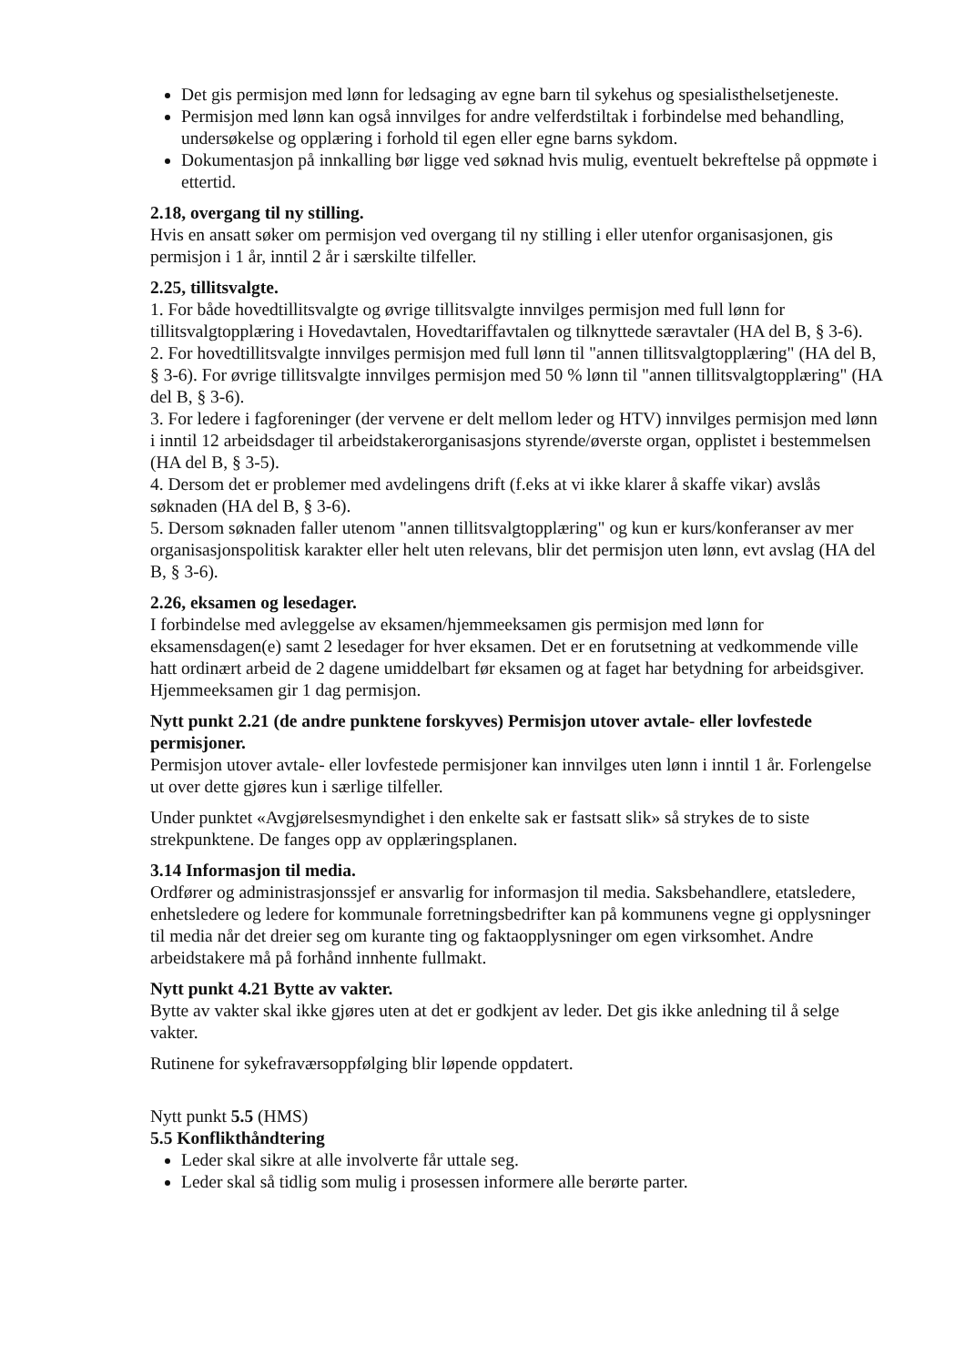Det gis permisjon med lønn for ledsaging av egne barn til sykehus og spesialisthelsetjeneste.
Permisjon med lønn kan også innvilges for andre velferdstiltak i forbindelse med behandling, undersøkelse og opplæring i forhold til egen eller egne barns sykdom.
Dokumentasjon på innkalling bør ligge ved søknad hvis mulig, eventuelt bekreftelse på oppmøte i ettertid.
2.18, overgang til ny stilling.
Hvis en ansatt søker om permisjon ved overgang til ny stilling i eller utenfor organisasjonen, gis permisjon i 1 år, inntil 2 år i særskilte tilfeller.
2.25, tillitsvalgte.
1. For både hovedtillitsvalgte og øvrige tillitsvalgte innvilges permisjon med full lønn for tillitsvalgtopplæring i Hovedavtalen, Hovedtariffavtalen og tilknyttede særavtaler (HA del B, § 3-6).
2. For hovedtillitsvalgte innvilges permisjon med full lønn til "annen tillitsvalgtopplæring" (HA del B, § 3-6). For øvrige tillitsvalgte innvilges permisjon med 50 % lønn til "annen tillitsvalgtopplæring" (HA del B, § 3-6).
3. For ledere i fagforeninger (der vervene er delt mellom leder og HTV) innvilges permisjon med lønn i inntil 12 arbeidsdager til arbeidstakerorganisasjons styrende/øverste organ, opplistet i bestemmelsen (HA del B, § 3-5).
4. Dersom det er problemer med avdelingens drift (f.eks at vi ikke klarer å skaffe vikar) avslås søknaden (HA del B, § 3-6).
5. Dersom søknaden faller utenom "annen tillitsvalgtopplæring" og kun er kurs/konferanser av mer organisasjonspolitisk karakter eller helt uten relevans, blir det permisjon uten lønn, evt avslag (HA del B, § 3-6).
2.26, eksamen og lesedager.
I forbindelse med avleggelse av eksamen/hjemmeeksamen gis permisjon med lønn for eksamensdagen(e) samt 2 lesedager for hver eksamen. Det er en forutsetning at vedkommende ville hatt ordinært arbeid de 2 dagene umiddelbart før eksamen og at faget har betydning for arbeidsgiver. Hjemmeeksamen gir 1 dag permisjon.
Nytt punkt 2.21 (de andre punktene forskyves) Permisjon utover avtale- eller lovfestede permisjoner.
Permisjon utover avtale- eller lovfestede permisjoner kan innvilges uten lønn i inntil 1 år. Forlengelse ut over dette gjøres kun i særlige tilfeller.
Under punktet «Avgjørelsesmyndighet i den enkelte sak er fastsatt slik» så strykes de to siste strekpunktene. De fanges opp av opplæringsplanen.
3.14 Informasjon til media.
Ordfører og administrasjonssjef er ansvarlig for informasjon til media. Saksbehandlere, etatsledere, enhetsledere og ledere for kommunale forretningsbedrifter kan på kommunens vegne gi opplysninger til media når det dreier seg om kurante ting og faktaopplysninger om egen virksomhet. Andre arbeidstakere må på forhånd innhente fullmakt.
Nytt punkt 4.21 Bytte av vakter.
Bytte av vakter skal ikke gjøres uten at det er godkjent av leder. Det gis ikke anledning til å selge vakter.
Rutinene for sykefraværsoppfølging blir løpende oppdatert.
Nytt punkt 5.5 (HMS)
5.5 Konflikthåndtering
Leder skal sikre at alle involverte får uttale seg.
Leder skal så tidlig som mulig i prosessen informere alle berørte parter.